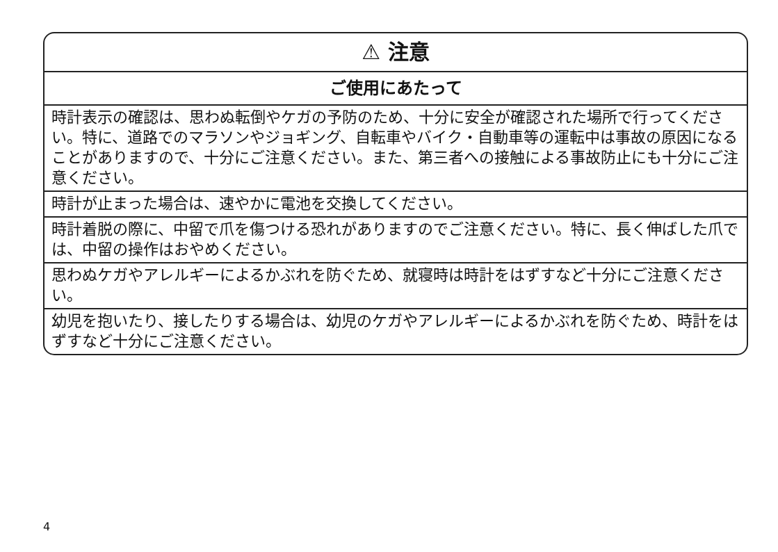⚠ 注意
ご使用にあたって
時計表示の確認は、思わぬ転倒やケガの予防のため、十分に安全が確認された場所で行ってください。特に、道路でのマラソンやジョギング、自転車やバイク・自動車等の運転中は事故の原因になることがありますので、十分にご注意ください。また、第三者への接触による事故防止にも十分にご注意ください。
時計が止まった場合は、速やかに電池を交換してください。
時計着脱の際に、中留で爪を傷つける恐れがありますのでご注意ください。特に、長く伸ばした爪では、中留の操作はおやめください。
思わぬケガやアレルギーによるかぶれを防ぐため、就寝時は時計をはずすなど十分にご注意ください。
幼児を抱いたり、接したりする場合は、幼児のケガやアレルギーによるかぶれを防ぐため、時計をはずすなど十分にご注意ください。
4